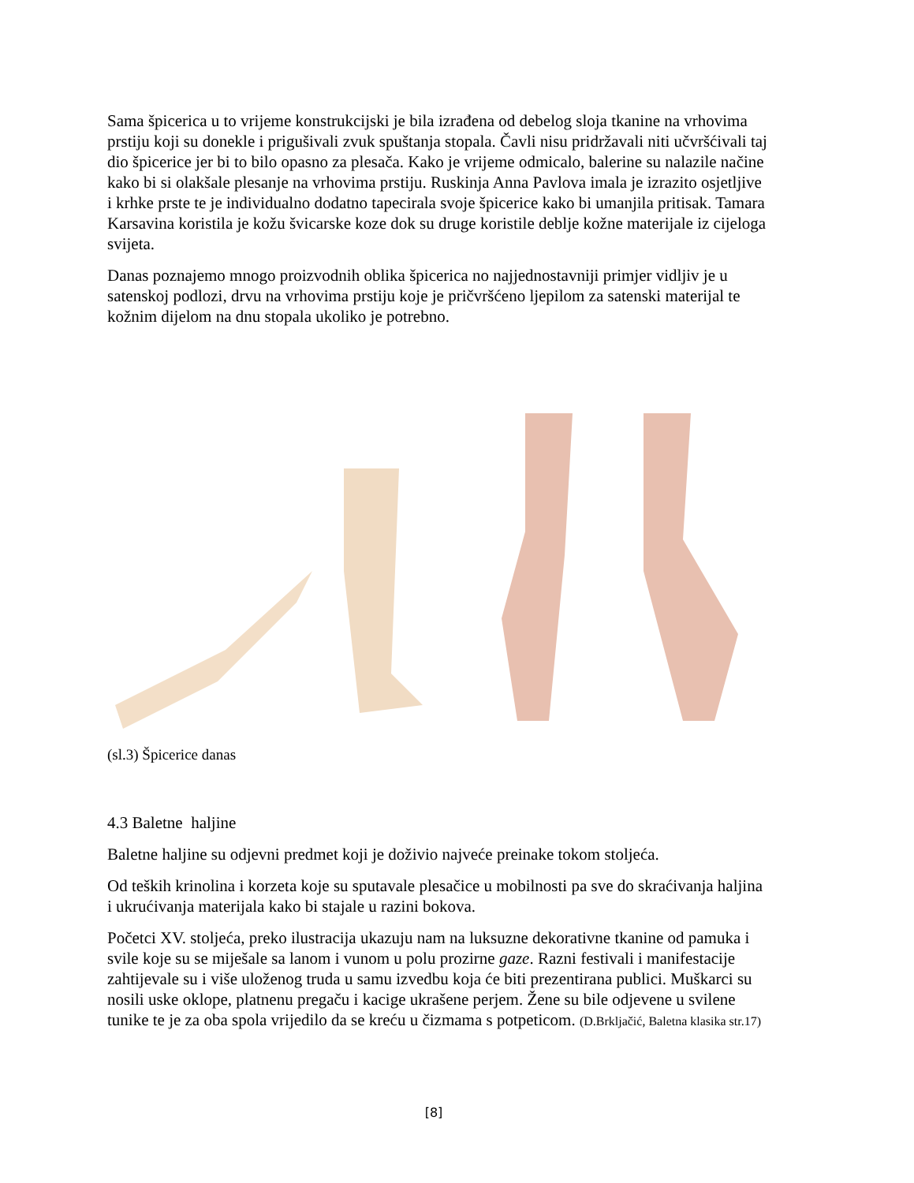Sama špicerica u to vrijeme konstrukcijski je bila izrađena od debelog sloja tkanine na vrhovima prstiju koji su donekle i prigušivali zvuk spuštanja stopala. Čavli nisu pridržavali niti učvršćivali taj dio špicerice jer bi to bilo opasno za plesača. Kako je vrijeme odmicalo, balerine su nalazile načine kako bi si olakšale plesanje na vrhovima prstiju. Ruskinja Anna Pavlova imala je izrazito osjetljive i krhke prste te je individualno dodatno tapecirala svoje špicerice kako bi umanjila pritisak. Tamara Karsavina koristila je kožu švicarske koze dok su druge koristile deblje kožne materijale iz cijeloga svijeta.
Danas poznajemo mnogo proizvodnih oblika špicerica no najjednostavniji primjer vidljiv je u satenskoj podlozi, drvu na vrhovima prstiju koje je pričvršćeno ljepilom za satenski materijal te kožnim dijelom na dnu stopala ukoliko je potrebno.
(sl.3) Špicerice danas
4.3 Baletne haljine
Baletne haljine su odjevni predmet koji je doživio najveće preinake tokom stoljeća.
Od teških krinolina i korzeta koje su sputavale plesačice u mobilnosti pa sve do skraćivanja haljina i ukrućivanja materijala kako bi stajale u razini bokova.
Početci XV. stoljeća, preko ilustracija ukazuju nam na luksuzne dekorativne tkanine od pamuka i svile koje su se miješale sa lanom i vunom u polu prozirne gaze. Razni festivali i manifestacije zahtijevale su i više uloženog truda u samu izvedbu koja će biti prezentirana publici. Muškarci su nosili uske oklope, platnenu pregaču i kacige ukrašene perjem. Žene su bile odjevene u svilene tunike te je za oba spola vrijedilo da se kreću u čizmama s potpeticom. (D.Brkljačić, Baletna klasika str.17)
[8]